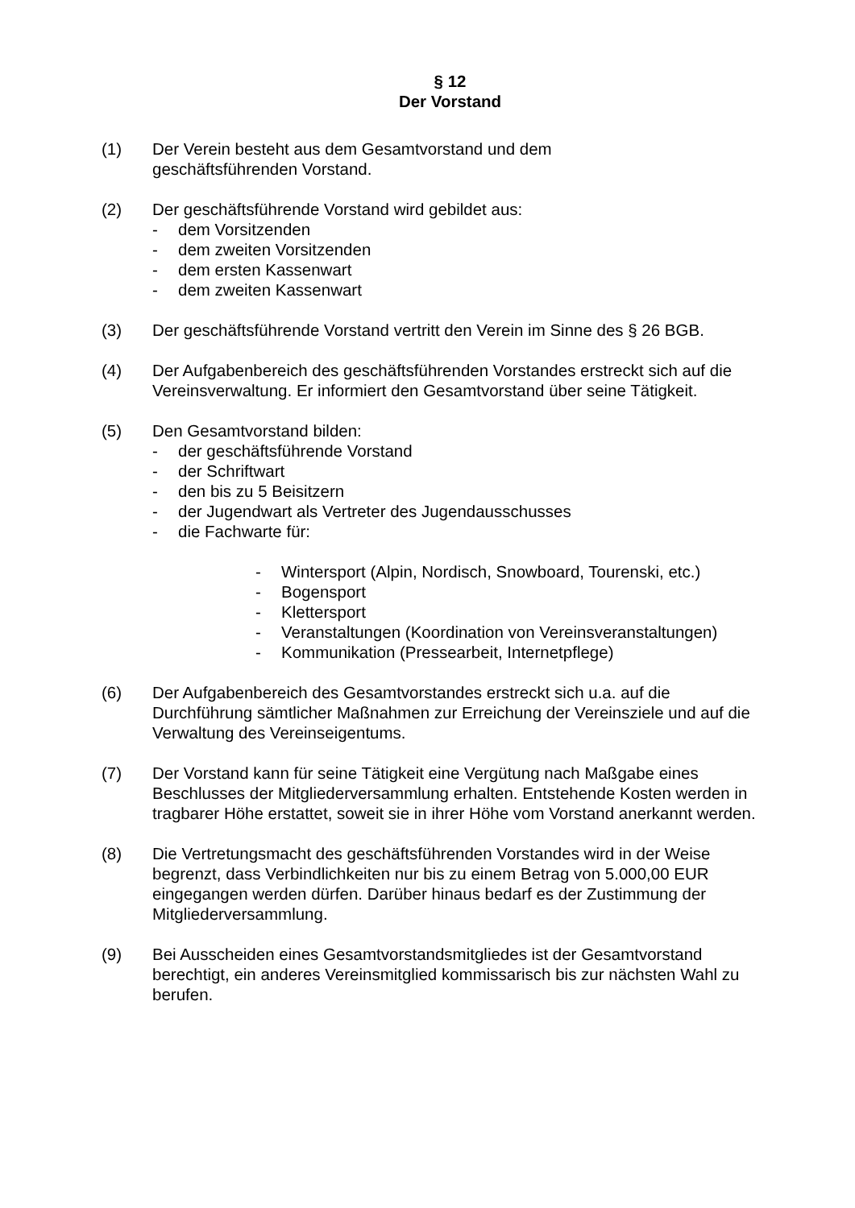§ 12
Der Vorstand
(1) Der Verein besteht aus dem Gesamtvorstand und dem
geschäftsführenden Vorstand.
(2) Der geschäftsführende Vorstand wird gebildet aus:
- dem Vorsitzenden
- dem zweiten Vorsitzenden
- dem ersten Kassenwart
- dem zweiten Kassenwart
(3) Der geschäftsführende Vorstand vertritt den Verein im Sinne des § 26 BGB.
(4) Der Aufgabenbereich des geschäftsführenden Vorstandes erstreckt sich auf die Vereinsverwaltung. Er informiert den Gesamtvorstand über seine Tätigkeit.
(5) Den Gesamtvorstand bilden:
- der geschäftsführende Vorstand
- der Schriftwart
- den bis zu 5 Beisitzern
- der Jugendwart als Vertreter des Jugendausschusses
- die Fachwarte für:
- Wintersport (Alpin, Nordisch, Snowboard, Tourenski, etc.)
- Bogensport
- Klettersport
- Veranstaltungen (Koordination von Vereinsveranstaltungen)
- Kommunikation (Pressearbeit, Internetpflege)
(6) Der Aufgabenbereich des Gesamtvorstandes erstreckt sich u.a. auf die Durchführung sämtlicher Maßnahmen zur Erreichung der Vereinsziele und auf die Verwaltung des Vereinseigentums.
(7) Der Vorstand kann für seine Tätigkeit eine Vergütung nach Maßgabe eines Beschlusses der Mitgliederversammlung erhalten. Entstehende Kosten werden in tragbarer Höhe erstattet, soweit sie in ihrer Höhe vom Vorstand anerkannt werden.
(8) Die Vertretungsmacht des geschäftsführenden Vorstandes wird in der Weise begrenzt, dass Verbindlichkeiten nur bis zu einem Betrag von 5.000,00 EUR eingegangen werden dürfen. Darüber hinaus bedarf es der Zustimmung der Mitgliederversammlung.
(9) Bei Ausscheiden eines Gesamtvorstandsmitgliedes ist der Gesamtvorstand berechtigt, ein anderes Vereinsmitglied kommissarisch bis zur nächsten Wahl zu berufen.